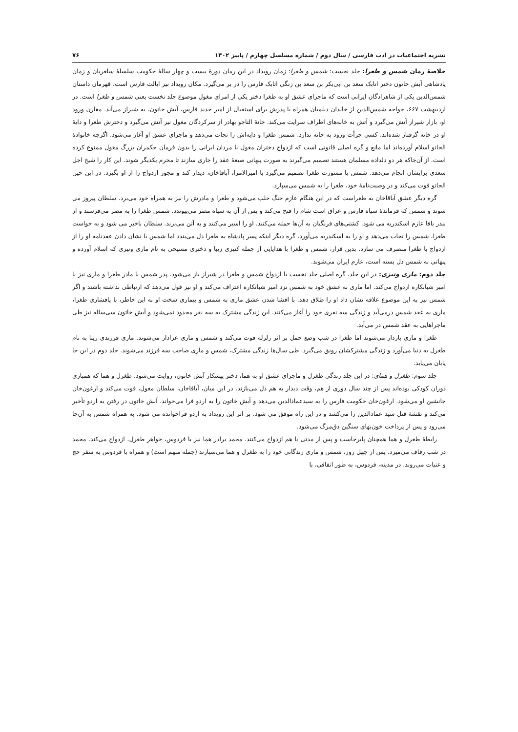نشریه اجتماعیات در ادب فارسی / سال دوم / شماره مسلسل چهارم / پاییز ۱۴۰۲ ۷۶
خلاصۀ رمان شمس و طغرا: جلد نخست: شمس و طغرا: زمان رویداد در این رمان دورۀ بیست و چهار سالۀ حکومت سلسلۀ سلغریان و زمان پادشاهی آبش خاتون دختر اتابک سعد بن ابی‌بکر بن سعد بن زنگی اتابک فارس را در بر می‌گیرد. مکان رویداد نیز ایالت فارس است. قهرمان داستان شمس‌الدین یکی از شاهزادگان ایرانی است که ماجرای عشق او به طغرا دختر یکی از امرای مغول موضوع جلد نخست یعنی شمس و طغرا است. در اردیبهشت ۶۶۷، خواجه شمس‌الدین از خاندان دیلمیان همراه با پدرش برای استقبال از امیر جدید فارس، آبش خاتون، به شیراز می‌آید. مقارن ورود او، بازار شیراز آتش می‌گیرد و آتش به خانه‌های اطراف سرایت می‌کند. خانۀ التاجو بهادر از سرکردگان مغول نیز آتش می‌گیرد و دخترش طغرا و دایۀ او در خانه گرفتار شده‌اند. کسی جرأت ورود به خانه ندارد. شمس طغرا و دایه‌اش را نجات می‌دهد و ماجرای عشق او آغاز می‌شود. اگرچه خانوادۀ الجاتو اسلام آورده‌اند اما مانع و گره اصلی قانونی است که ازدواج دختران مغول با مردان ایرانی را بدون فرمان حکمران بزرگ مغول ممنوع کرده است. از آن‌جاکه هر دو دلداده مسلمان هستند تصمیم می‌گیرند به صورت پنهانی صیغۀ عقد را جاری سازند تا محرم یکدیگر شوند. این کار را شیخ اجل سعدی برایشان انجام می‌دهد. شمس با مشورت طغرا تصمیم می‌گیرد با امیرالامرا، آباقاخان، دیدار کند و مجوز ازدواج را از او بگیرد. در این حین الجاتو فوت می‌کند و در وصیت‌نامۀ خود، طغرا را به شمس می‌سپارد.
گره دیگر عشق آباقاخان به طغراست که در این هنگام عازم جنگ حلب می‌شود و طغرا و مادرش را نیز به همراه خود می‌برد. سلطان پیروز می شوند و شمس که فرماندۀ سپاه فارس و عراق است شام را فتح می‌کند و پس از آن به سپاه مصر می‌پیوندد. شمس طغرا را به مصر می‌فرستد و از بندر یافا عازم اسکندریه می شود. کشتی‌های فرنگیان به آن‌ها حمله می‌کنند. او را اسیر می‌کنند و به آتن می‌برند. سلطان باخبر می شود و به خواست طغرا، شمس را نجات می‌دهد و او را به اسکندریه می‌آورد. گره دیگر اینکه پسر پادشاه به طغرا دل می‌بندد اما شمس با نشان دادن عقدنامه او را از ازدواج با طغرا منصرف می سازد. بدین قرار، شمس و طغرا با هدایایی از جمله کنیزی زیبا و دختری مسیحی به نام ماری ونیزی که اسلام آورده و پنهانی به شمس دل بسته است، عازم ایران می‌شوند.
جلد دوم: ماری ونیزی: در این جلد، گره اصلی جلد نخست با ازدواج شمس و طغرا در شیراز باز می‌شود. پدر شمس با مادر طغرا و ماری نیز با امیر شبانکاره ازدواج می‌کند. اما ماری به عشق خود به شمس نزد امیر شبانکاره اعتراف می‌کند و او نیز قول می‌دهد که ارتباطی نداشته باشند و اگر شمس نیز به این موضوع علاقه نشان داد او را طلاق دهد. با افشا شدن عشق ماری به شمس و بیماری سخت او به این خاطر، با پافشاری طغرا، ماری به عقد شمس درمی‌آید و زندگی سه نفری خود را آغاز می‌کنند. این زندگی مشترک به سه نفر محدود نمی‌شود و آبش خاتون سی‌ساله نیز طی ماجراهایی به عقد شمس در می‌آید.
طغرا و ماری باردار می‌شوند اما طغرا در شب وضع حمل بر اثر زلزله فوت می‌کند و شمس و ماری عزادار می‌شوند. ماری فرزندی زیبا به نام طغرل به دنیا می‌آورد و زندگی مشترکشان رونق می‌گیرد. طی سال‌ها زندگی مشترک، شمس و ماری صاحب سه فرزند می‌شوند. جلد دوم در این جا پایان می‌یابد.
جلد سوم: طغرل و همای: در این جلد زندگی طغرل و ماجرای عشق او به هما، دختر پیشکار آبش خاتون، روایت می‌شود. طغرل و هما که همبازی دوران کودکی بوده‌اند پس از چند سال دوری از هم، وقت دیدار به هم دل می‌بازند. در این میان، آباقاخان، سلطان مغول، فوت می‌کند و ارغون‌خان جانشین او می‌شود. ارغون‌خان حکومت فارس را به سیدعمادالدین می‌دهد و آبش خاتون را به اردو فرا می‌خواند. آبش خاتون در رفتن به اردو تأخیر می‌کند و نقشۀ قتل سید عمادالدین را می‌کشد و در این راه موفق می شود. بر اثر این رویداد به اردو فراخوانده می شود. به همراه شمس به آن‌جا می‌رود و پس از پرداخت خون‌بهای سنگین دق‌مرگ می‌شود.
رابطۀ طغرل و هما همچنان پابرجاست و پس از مدتی با هم ازدواج می‌کنند. محمد برادر هما نیز با فردوس، خواهر طغرل، ازدواج می‌کند. محمد در شب زفاف می‌میرد. پس از چهل روز، شمس و ماری زندگانی خود را به طغرل و هما می‌سپارند (جمله مبهم است) و همراه با فردوس به سفر حج و عتبات می‌روند. در مدینه، فردوس، به طور اتفاقی، با